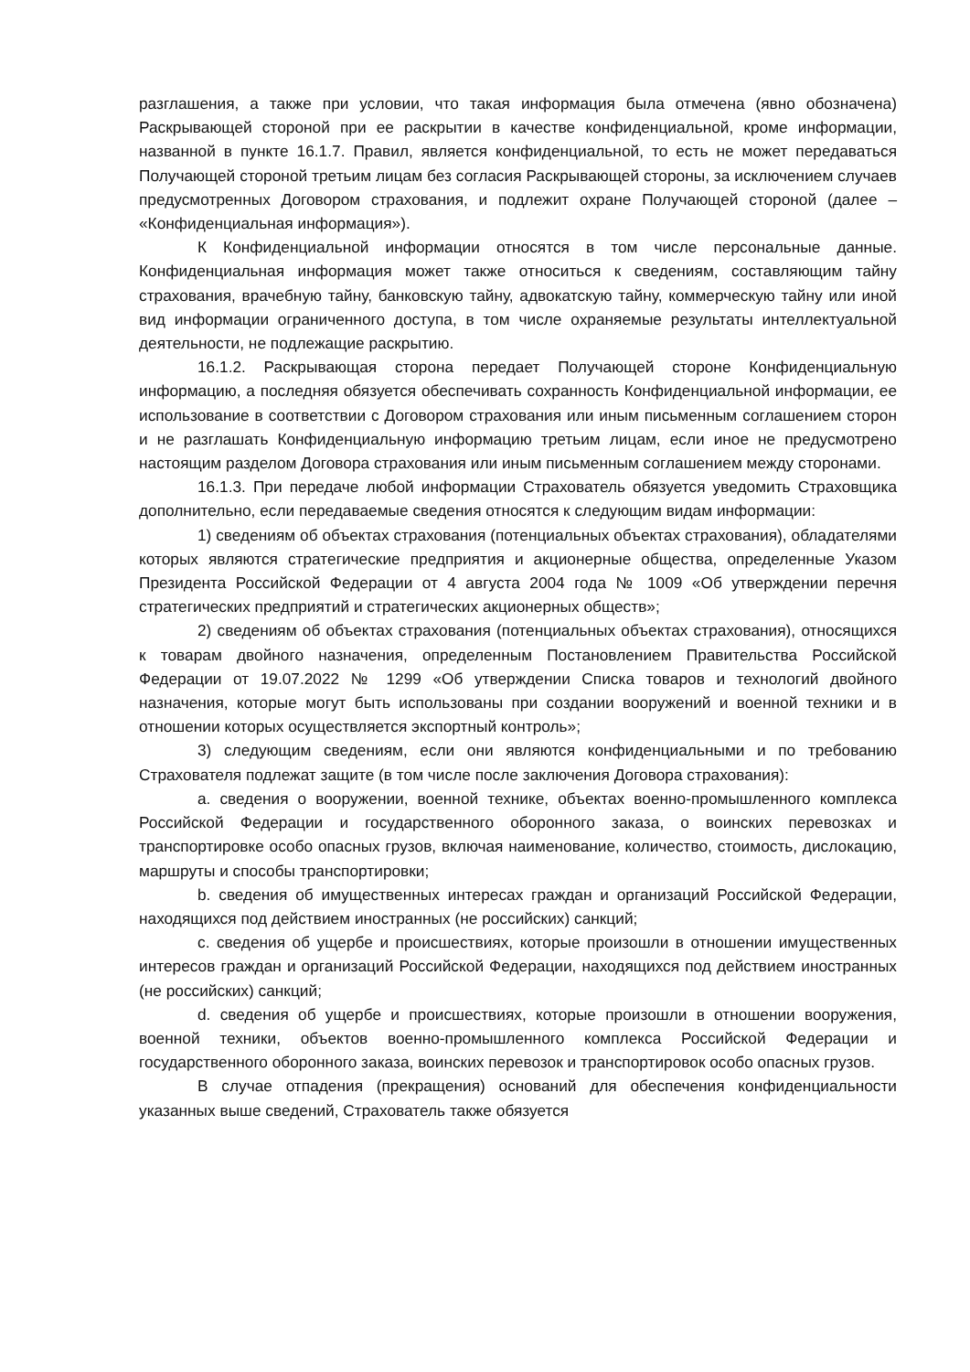разглашения, а также при условии, что такая информация была отмечена (явно обозначена) Раскрывающей стороной при ее раскрытии в качестве конфиденциальной, кроме информации, названной в пункте 16.1.7. Правил, является конфиденциальной, то есть не может передаваться Получающей стороной третьим лицам без согласия Раскрывающей стороны, за исключением случаев предусмотренных Договором страхования, и подлежит охране Получающей стороной (далее – «Конфиденциальная информация»).
К Конфиденциальной информации относятся в том числе персональные данные. Конфиденциальная информация может также относиться к сведениям, составляющим тайну страхования, врачебную тайну, банковскую тайну, адвокатскую тайну, коммерческую тайну или иной вид информации ограниченного доступа, в том числе охраняемые результаты интеллектуальной деятельности, не подлежащие раскрытию.
16.1.2. Раскрывающая сторона передает Получающей стороне Конфиденциальную информацию, а последняя обязуется обеспечивать сохранность Конфиденциальной информации, ее использование в соответствии с Договором страхования или иным письменным соглашением сторон и не разглашать Конфиденциальную информацию третьим лицам, если иное не предусмотрено настоящим разделом Договора страхования или иным письменным соглашением между сторонами.
16.1.3. При передаче любой информации Страхователь обязуется уведомить Страховщика дополнительно, если передаваемые сведения относятся к следующим видам информации:
1) сведениям об объектах страхования (потенциальных объектах страхования), обладателями которых являются стратегические предприятия и акционерные общества, определенные Указом Президента Российской Федерации от 4 августа 2004 года № 1009 «Об утверждении перечня стратегических предприятий и стратегических акционерных обществ»;
2) сведениям об объектах страхования (потенциальных объектах страхования), относящихся к товарам двойного назначения, определенным Постановлением Правительства Российской Федерации от 19.07.2022 № 1299 «Об утверждении Списка товаров и технологий двойного назначения, которые могут быть использованы при создании вооружений и военной техники и в отношении которых осуществляется экспортный контроль»;
3) следующим сведениям, если они являются конфиденциальными и по требованию Страхователя подлежат защите (в том числе после заключения Договора страхования):
a. сведения о вооружении, военной технике, объектах военно-промышленного комплекса Российской Федерации и государственного оборонного заказа, о воинских перевозках и транспортировке особо опасных грузов, включая наименование, количество, стоимость, дислокацию, маршруты и способы транспортировки;
b. сведения об имущественных интересах граждан и организаций Российской Федерации, находящихся под действием иностранных (не российских) санкций;
c. сведения об ущербе и происшествиях, которые произошли в отношении имущественных интересов граждан и организаций Российской Федерации, находящихся под действием иностранных (не российских) санкций;
d. сведения об ущербе и происшествиях, которые произошли в отношении вооружения, военной техники, объектов военно-промышленного комплекса Российской Федерации и государственного оборонного заказа, воинских перевозок и транспортировок особо опасных грузов.
В случае отпадения (прекращения) оснований для обеспечения конфиденциальности указанных выше сведений, Страхователь также обязуется